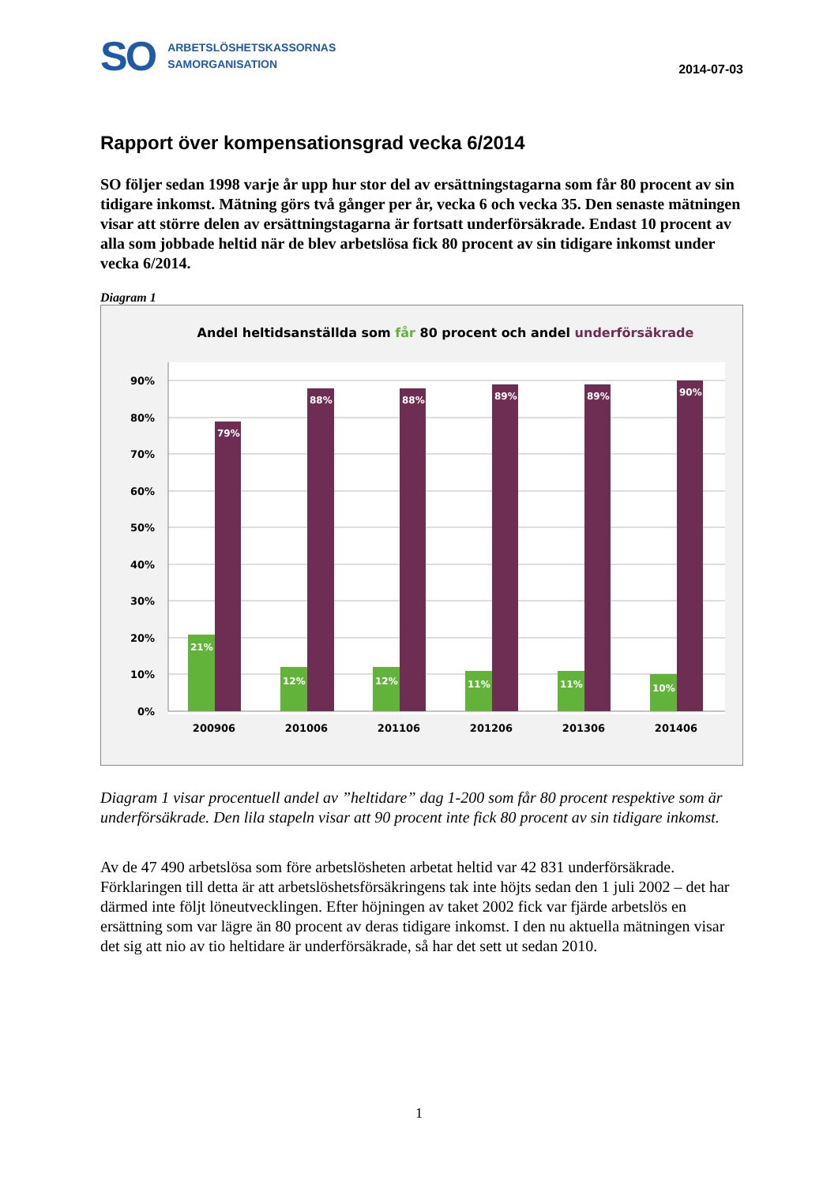SO
ARBETSLÖSHETSKASSORNAS
SAMORGANISATION
2014-07-03
Rapport över kompensationsgrad vecka 6/2014
SO följer sedan 1998 varje år upp hur stor del av ersättningstagarna som får 80 procent av sin tidigare inkomst. Mätning görs två gånger per år, vecka 6 och vecka 35. Den senaste mätningen visar att större delen av ersättningstagarna är fortsatt underförsäkrade. Endast 10 procent av alla som jobbade heltid när de blev arbetslösa fick 80 procent av sin tidigare inkomst under vecka 6/2014.
Diagram 1
Andel heltidsanställda som får 80 procent och andel underförsäkrade
90%
80%
70%
60%
50%
40%
30%
20%
10%
0%
21%
79%
12%
88%
12%
88%
11%
89%
11%
89%
10%
90%
200906
201006
201106
201206
201306
201406
Diagram 1 visar procentuell andel av ”heltidare” dag 1-200 som får 80 procent respektive som är underförsäkrade. Den lila stapeln visar att 90 procent inte fick 80 procent av sin tidigare inkomst.
Av de 47 490 arbetslösa som före arbetslösheten arbetat heltid var 42 831 underförsäkrade. Förklaringen till detta är att arbetslöshetsförsäkringens tak inte höjts sedan den 1 juli 2002 – det har därmed inte följt löneutvecklingen. Efter höjningen av taket 2002 fick var fjärde arbetslös en ersättning som var lägre än 80 procent av deras tidigare inkomst. I den nu aktuella mätningen visar det sig att nio av tio heltidare är underförsäkrade, så har det sett ut sedan 2010.
1